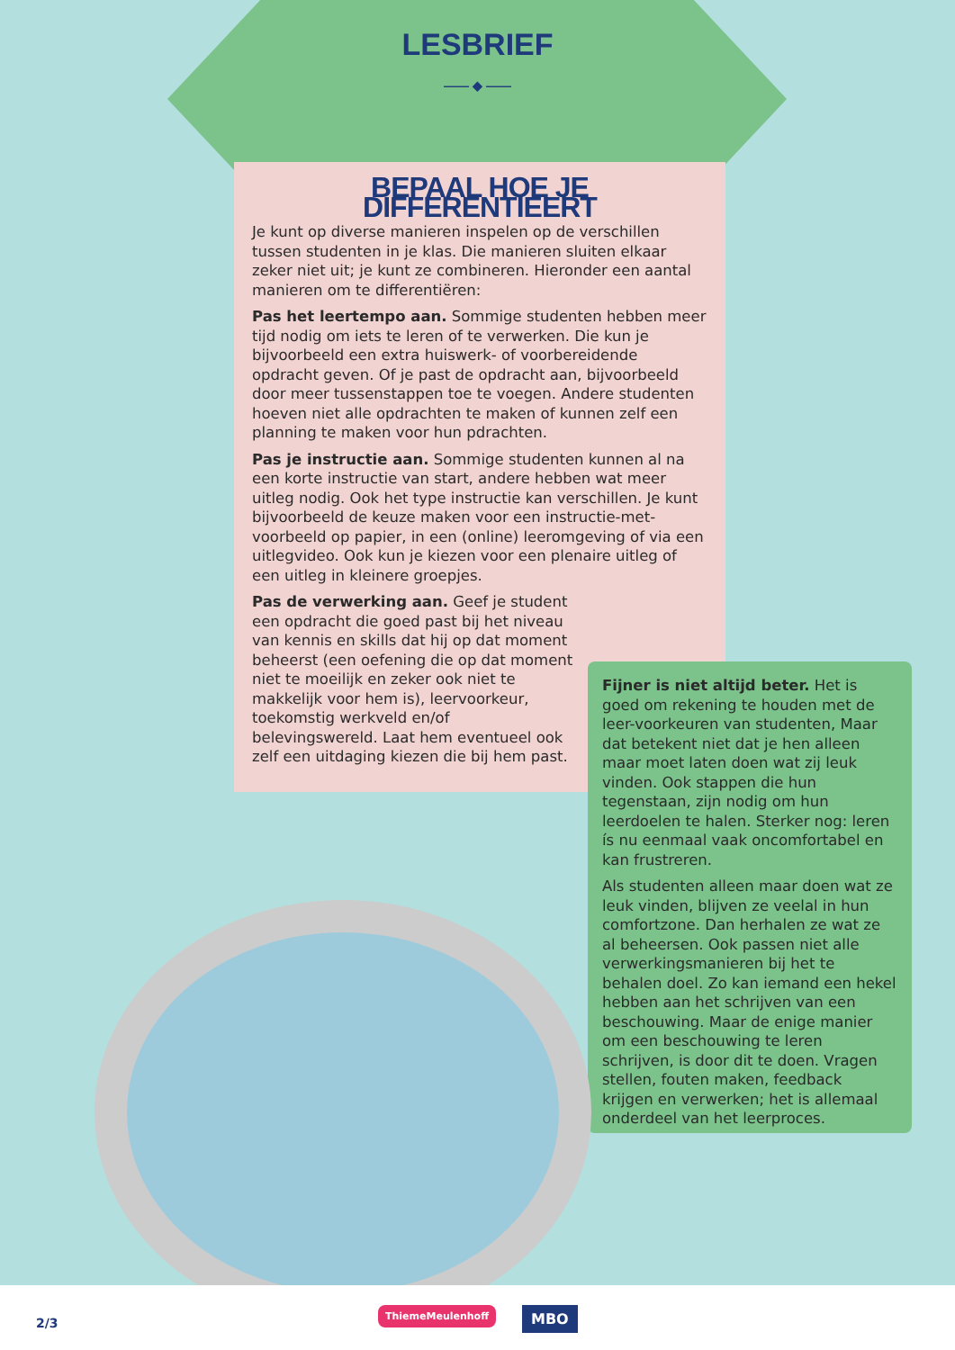LESBRIEF
—— ◆ ——
BEPAAL HOE JE DIFFERENTIEERT
Je kunt op diverse manieren inspelen op de verschillen tussen studenten in je klas. Die manieren sluiten elkaar zeker niet uit; je kunt ze combineren. Hieronder een aantal manieren om te differentiëren:
Pas het leertempo aan. Sommige studenten hebben meer tijd nodig om iets te leren of te verwerken. Die kun je bijvoorbeeld een extra huiswerk- of voorbereidende opdracht geven. Of je past de opdracht aan, bijvoorbeeld door meer tussenstappen toe te voegen. Andere studenten hoeven niet alle opdrachten te maken of kunnen zelf een planning te maken voor hun pdrachten.
Pas je instructie aan. Sommige studenten kunnen al na een korte instructie van start, andere hebben wat meer uitleg nodig. Ook het type instructie kan verschillen. Je kunt bijvoorbeeld de keuze maken voor een instructie-met-voorbeeld op papier, in een (online) leeromgeving of via een uitlegvideo. Ook kun je kiezen voor een plenaire uitleg of een uitleg in kleinere groepjes.
Pas de verwerking aan. Geef je student een opdracht die goed past bij het niveau van kennis en skills dat hij op dat moment beheerst (een oefening die op dat moment niet te moeilijk en zeker ook niet te makkelijk voor hem is), leervoorkeur, toekomstig werkveld en/of belevingswereld. Laat hem eventueel ook zelf een uitdaging kiezen die bij hem past.
Fijner is niet altijd beter. Het is goed om rekening te houden met de leer-voorkeuren van studenten, Maar dat betekent niet dat je hen alleen maar moet laten doen wat zij leuk vinden. Ook stappen die hun tegenstaan, zijn nodig om hun leerdoelen te halen. Sterker nog: leren ís nu eenmaal vaak oncomfortabel en kan frustreren.
Als studenten alleen maar doen wat ze leuk vinden, blijven ze veelal in hun comfortzone. Dan herhalen ze wat ze al beheersen. Ook passen niet alle verwerkingsmanieren bij het te behalen doel. Zo kan iemand een hekel hebben aan het schrijven van een beschouwing. Maar de enige manier om een beschouwing te leren schrijven, is door dit te doen. Vragen stellen, fouten maken, feedback krijgen en verwerken; het is allemaal onderdeel van het leerproces.
2/3
ThiemeMeulenhoff MBO